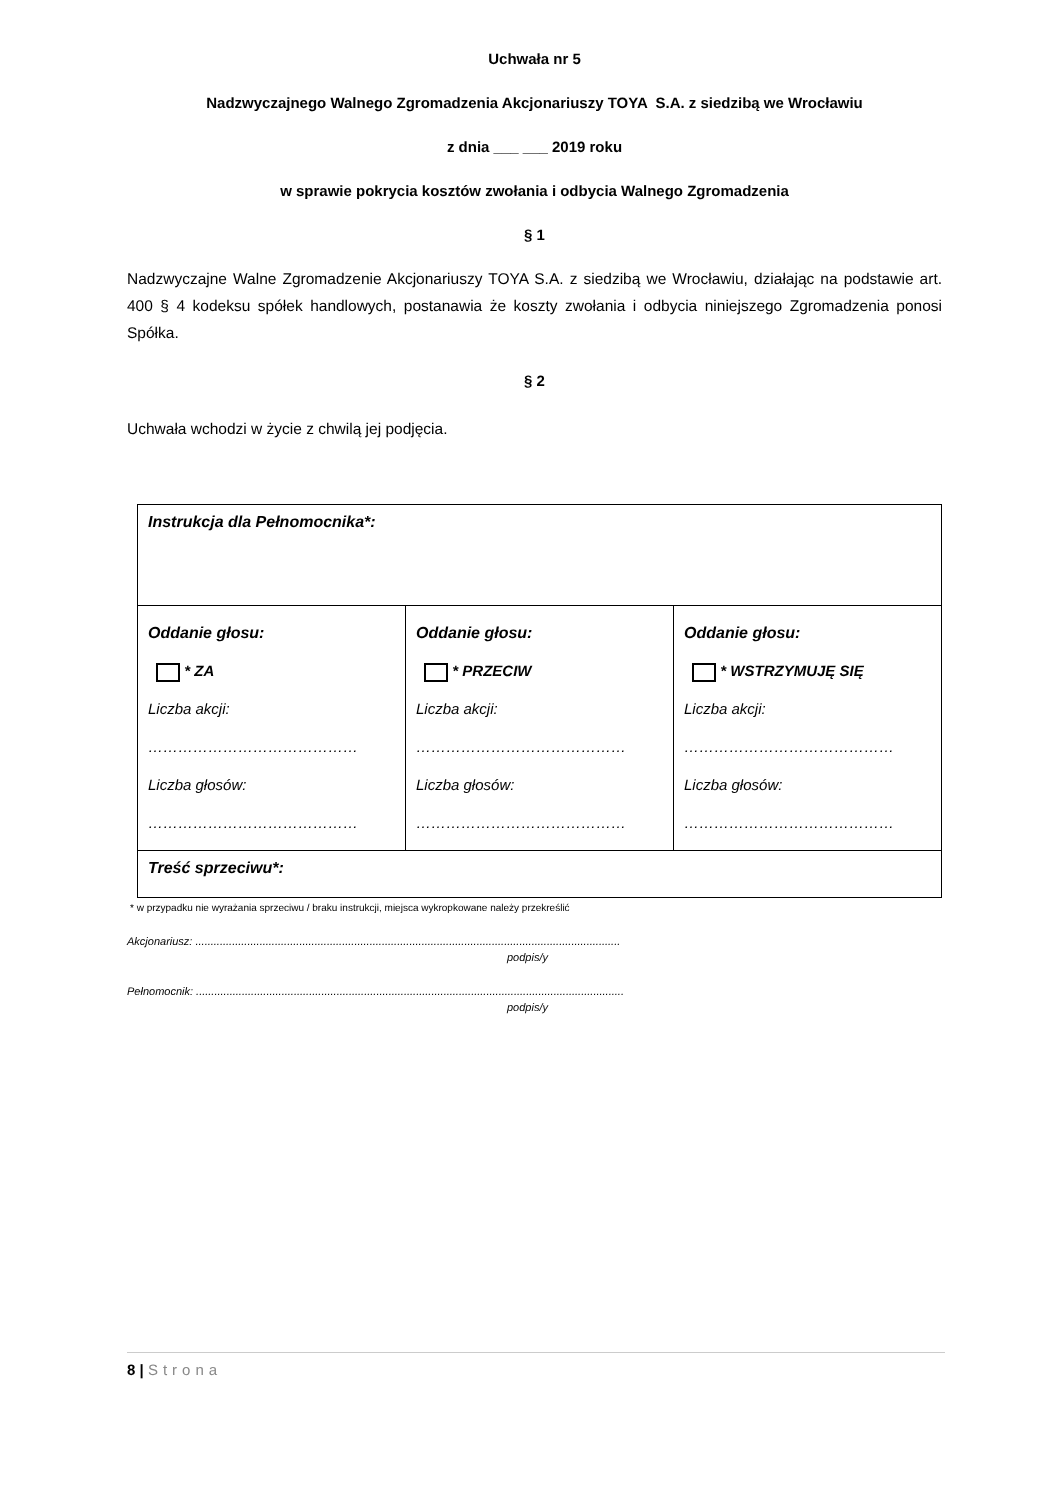Uchwała nr 5
Nadzwyczajnego Walnego Zgromadzenia Akcjonariuszy TOYA S.A. z siedzibą we Wrocławiu
z dnia ___ ___ 2019 roku
w sprawie pokrycia kosztów zwołania i odbycia Walnego Zgromadzenia
§ 1
Nadzwyczajne Walne Zgromadzenie Akcjonariuszy TOYA S.A. z siedzibą we Wrocławiu, działając na podstawie art. 400 § 4 kodeksu spółek handlowych, postanawia że koszty zwołania i odbycia niniejszego Zgromadzenia ponosi Spółka.
§ 2
Uchwała wchodzi w życie z chwilą jej podjęcia.
| Instrukcja dla Pełnomocnika*: | | |
| Oddanie głosu: * ZA Liczba akcji: …………………………………… Liczba głosów: …………………………………… | Oddanie głosu: * PRZECIW Liczba akcji: …………………………………… Liczba głosów: …………………………………… | Oddanie głosu: * WSTRZYMUJĘ SIĘ Liczba akcji: …………………………………… Liczba głosów: …………………………………… |
| Treść sprzeciwu*: | | |
* w przypadku nie wyrażania sprzeciwu / braku instrukcji, miejsca wykropkowane należy przekreślić
Akcjonariusz: ...........................................................................................................................................
podpis/y
Pełnomocnik: ............................................................................................................................................
podpis/y
8 | Strona